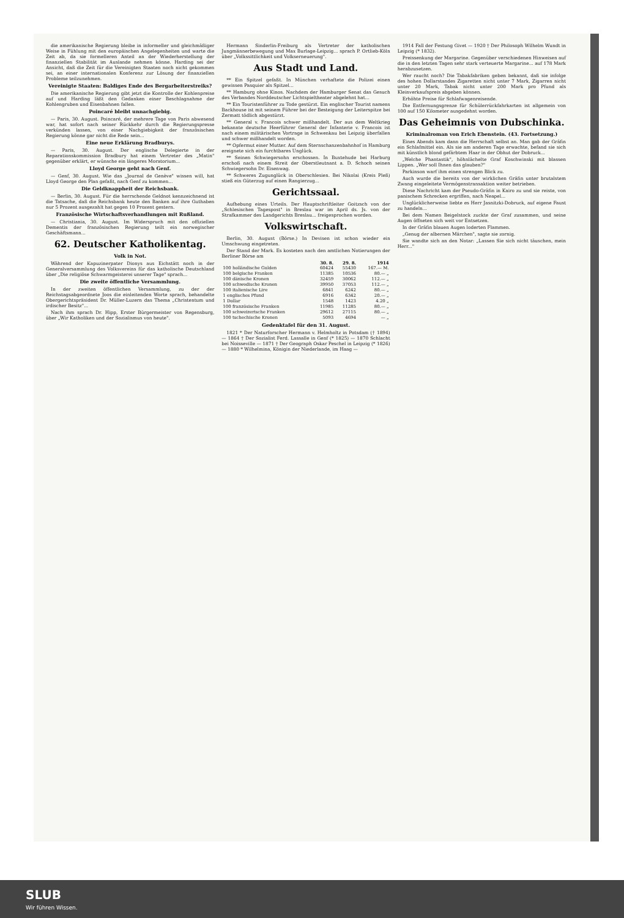die amerikanische Regierung bleibe in informeller und gleichmäßiger Weise in Fühlung mit den europäischen Angelegenheiten und warte die Zeit ab, da sie formelleren Anteil an der Wiederherstellung der finanziellen Stabilität im Auslande nehmen könne. Harding sei der Ansicht, daß die Zeit für die Vereinigten Staaten noch nicht gekommen sei, an einer internationalen Konferenz zur Lösung der finanziellen Probleme teilzunehmen.
Vereinigte Staaten: Baldiges Ende des Bergarbeiterstreiks?
Die amerikanische Regierung gibt jetzt die Kontrolle der Kohlenpreise auf und Harding läßt den Gedanken einer Beschlagnahme der Kohlengruben und Eisenbahnen fallen.
Poincaré bleibt unnachgiebig.
— Paris, 30. August. Poincaré, der mehrere Tage von Paris abwesend war, hat sofort nach seiner Rückkehr durch die Regierungspresse verkünden lassen, von einer Nachgiebigkeit der französischen Regierung könne gar nicht die Rede sein...
Eine neue Erklärung Bradburys.
— Paris, 30. August. Der englische Delegierte in der Reparationskommission Bradbury hat einem Vertreter des „Matin" gegenüber erklärt, er wünsche ein längeres Moratorium...
Lloyd George geht nach Genf.
— Genf, 30. August. Wie das „Journal de Genève" wissen will, hat Lloyd George den Plan gefaßt, nach Genf zu kommen...
Die Geldknappheit der Reichsbank.
— Berlin, 30. August. Für die herrschende Geldnot kennzeichnend ist die Tatsache, daß die Reichsbank heute den Banken auf ihre Guthaben nur 5 Prozent ausgezahlt hat gegen 10 Prozent gestern.
Französische Wirtschaftsverhandlungen mit Rußland.
— Christiania, 30. August. Im Widerspruch mit den offiziellen Dementis der französischen Regierung teilt ein norwegischer Geschäftsmann...
62. Deutscher Katholikentag.
Volk in Not.
Während der Kapuzinerpater Dionys aus Eichstätt noch in der Generalversammlung des Volksvereins für das katholische Deutschland über „Die religiöse Schwarmgeisterei unserer Tage" sprach...
Die zweite öffentliche Versammlung.
In der zweiten öffentlichen Versammlung, zu der der Reichstagsabgeordnete Joos die einleitenden Worte sprach, behandelte Obergerichtspräsident Dr. Müller-Luzern das Thema „Christentum und irdischer Besitz"...
Nach ihm sprach Dr. Hipp, Erster Bürgermeister von Regensburg, über „Wir Katholiken und der Sozialismus von heute".
Hermann Sinderlin-Freiburg als Vertreter der katholischen Jungmännerbewegung und Max Burlage-Leipzig... sprach P. Ortlieb-Köln über „Volkssittlichkeit und Volkserneuerung".
Aus Stadt und Land.
** Ein Spitzel gefaßt. In München verhaftete die Polizei einen gewissen Pasquier als Spitzel...
** Hamburg ohne Kinos. Nachdem der Hamburger Senat das Gesuch des Verbandes Norddeutscher Lichtspieltheater abgelehnt hat...
** Ein Touristenführer zu Tode gestürzt. Ein englischer Tourist namens Backhouse ist mit seinem Führer bei der Besteigung der Leiterspitze bei Zermatt tödlich abgestürzt.
** General v. Francois schwer mißhandelt. Der aus dem Weltkrieg bekannte deutsche Heerführer General der Infanterie v. Francois ist nach einem militärischen Vortrage in Schwenkau bei Leipzig überfallen und schwer mißhandelt worden.
** Opfermut einer Mutter. Auf dem Sternschanzenbahnhof in Hamburg ereignete sich ein furchtbares Unglück.
** Seinen Schwiegersohn erschossen. In Buxtehude bei Harburg erschoß nach einem Streit der Oberstleutnant a. D. Schoch seinen Schwiegersohn Dr. Eisenwag.
** Schweres Zugunglück in Oberschlesien. Bei Nikolai (Kreis Pleß) stieß ein Güterzug auf einen Rangierzug...
Gerichtssaal.
Aufhebung eines Urteils. Der Hauptschriftleiter Goitzsch von der „Schlesischen Tagespost" in Breslau war im April ds. Js. von der Strafkammer des Landgerichts Breslau... freigesprochen worden.
Volkswirtschaft.
Berlin, 30. August (Börse.) In Devisen ist schon wieder ein Umschwung eingetreten.
Der Stand der Mark. Es kosteten nach den amtlichen Notierungen der Berliner Börse am
| | 30. 8. | 29. 8. | 1914 |
| --- | --- | --- | --- |
| 100 holländische Gulden | 60424 | 55430 | 167.— M. |
| 100 belgische Franken | 11385 | 10536 | 80.— „ |
| 100 dänische Kronen | 32459 | 30062 | 112.— „ |
| 100 schwedische Kronen | 39950 | 37053 | 112.— „ |
| 100 italienische Lire | 6841 | 6242 | 80.— „ |
| 1 englisches Pfund | 6916 | 6342 | 20.— „ |
| 1 Dollar | 1548 | 1423 | 4.20 „ |
| 100 französische Franken | 11985 | 11285 | 80.— „ |
| 100 schweizerische Franken | 29612 | 27115 | 80.— „ |
| 100 tschechische Kronen | 5093 | 4694 | — „ |
Gedenktafel für den 31. August.
1821 * Der Naturforscher Hermann v. Helmholtz in Potsdam († 1894) — 1864 † Der Sozialist Ferd. Lassalle in Genf (* 1825) — 1870 Schlacht bei Noisseville — 1871 † Der Geograph Oskar Peschel in Leipzig (* 1826) — 1880 * Wilhelmina, Königin der Niederlande, im Haag —
1914 Fall der Festung Givet — 1920 † Der Philosoph Wilhelm Wundt in Leipzig (* 1832).
Preissenkung der Margarine. Gegenüber verschiedenen Hinweisen auf die in den letzten Tagen sehr stark verteuerte Margarine... auf 178 Mark herabzusetzen.
Wer raucht noch? Die Tabakfabriken geben bekannt, daß sie infolge des hohen Dollarstandes Zigaretten nicht unter 7 Mark, Zigarren nicht unter 20 Mark, Tabak nicht unter 200 Mark pro Pfund als Kleinverkaufspreis abgeben können.
Erhöhte Preise für Schlafwagenreisende.
Die Entfernungsgrenze für Schülerrückfahrkarten ist allgemein von 100 auf 150 Kilometer ausgedehnt worden.
Das Geheimnis von Dubschinka.
Kriminalroman von Erich Ebenstein. (43. Fortsetzung.)
Eines Abends kam dann die Herrschaft selbst an. Man gab der Gräfin ein Schlafmittel ein. Als sie am anderen Tage erwachte, befand sie sich mit künstlich blond gefärbtem Haar in der Obhut der Dobruck...
„Welche Phantastik", höhnlächelte Graf Koschwinski mit blassen Lippen. „Wer soll Ihnen das glauben?"
Parkinson warf ihm einen strengen Blick zu.
Auch wurde die bereits von der wirklichen Gräfin unter brutalstem Zwang eingeleitete Vermögenstransaktion weiter betrieben.
Diese Nachricht kam der Pseudo-Gräfin in Kairo zu und sie reiste, von panischem Schrecken ergriffen, nach Neapel...
Unglücklicherweise liebte es Herr Jasnitzki-Dobruck, auf eigene Faust zu handeln...
Bei dem Namen Beigelstock zuckte der Graf zusammen, und seine Augen öffneten sich weit vor Entsetzen.
In der Gräfin blauen Augen loderten Flammen.
„Genug der albernen Märchen", sagte sie zornig.
Sie wandte sich an den Notar: „Lassen Sie sich nicht täuschen, mein Herr..."
SLUB
Wir führen Wissen.